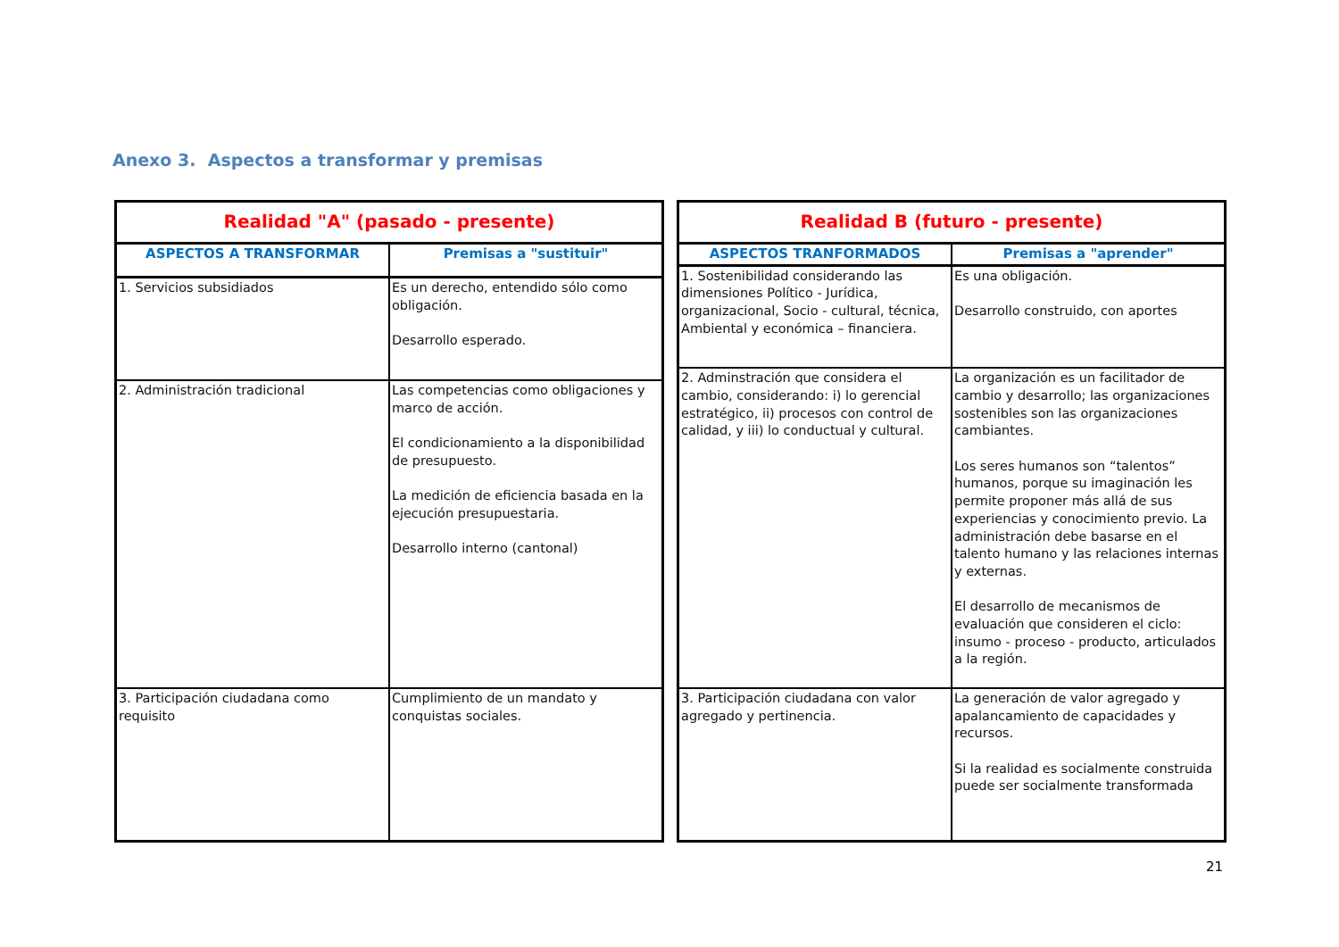Anexo 3. Aspectos a transformar y premisas
| Realidad "A" (pasado - presente) | |
| --- | --- |
| ASPECTOS A TRANSFORMAR | Premisas a "sustituir" |
| 1. Servicios subsidiados | Es un derecho, entendido sólo como obligación. Desarrollo esperado. |
| 2. Administración tradicional | Las competencias como obligaciones y marco de acción. El condicionamiento a la disponibilidad de presupuesto. La medición de eficiencia basada en la ejecución presupuestaria. Desarrollo interno (cantonal) |
| 3. Participación ciudadana como requisito | Cumplimiento de un mandato y conquistas sociales. |
| Realidad B (futuro - presente) | |
| --- | --- |
| ASPECTOS TRANFORMADOS | Premisas a "aprender" |
| 1. Sostenibilidad considerando las dimensiones Político - Jurídica, organizacional, Socio - cultural, técnica, Ambiental y económica – financiera. | Es una obligación. Desarrollo construido, con aportes |
| 2. Adminstración que considera el cambio, considerando: i) lo gerencial estratégico, ii) procesos con control de calidad, y iii) lo conductual y cultural. | La organización es un facilitador de cambio y desarrollo; las organizaciones sostenibles son las organizaciones cambiantes. Los seres humanos son “talentos” humanos, porque su imaginación les permite proponer más allá de sus experiencias y conocimiento previo. La administración debe basarse en el talento humano y las relaciones internas y externas. El desarrollo de mecanismos de evaluación que consideren el ciclo: insumo - proceso - producto, articulados a la región. |
| 3. Participación ciudadana con valor agregado y pertinencia. | La generación de valor agregado y apalancamiento de capacidades y recursos. Si la realidad es socialmente construida puede ser socialmente transformada |
21